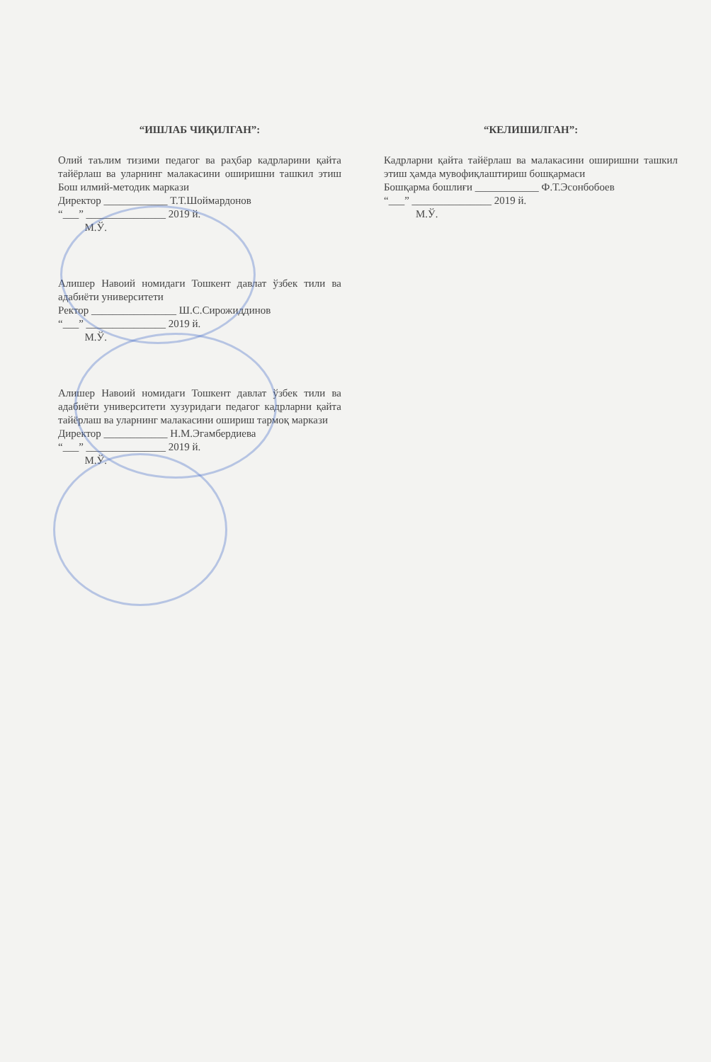“ИШЛАБ ЧИҚИЛГАН”:
Олий таълим тизими педагог ва раҳбар кадрларини қайта тайёрлаш ва уларнинг малакасини оширишни ташкил этиш Бош илмий-методик маркази
Директор ____________ Т.Т.Шоймардонов
“___” _______________ 2019 й.
М.Ў.
Алишер Навоий номидаги Тошкент давлат ўзбек тили ва адабиёти университети
Ректор ________________ Ш.С.Сирожиддинов
“___” _______________ 2019 й.
М.Ў.
Алишер Навоий номидаги Тошкент давлат ўзбек тили ва адабиёти университети хузуридаги педагог кадрларни қайта тайёрлаш ва уларнинг малакасини ошириш тармоқ маркази
Директор ____________ Н.М.Эгамбердиева
“___” _______________ 2019 й.
М.Ў.
“КЕЛИШИЛГАН”:
Кадрларни қайта тайёрлаш ва малакасини оширишни ташкил этиш ҳамда мувофиқлаштириш бошқармаси
Бошқарма бошлиғи ____________ Ф.Т.Эсонбобоев
“___” _______________ 2019 й.
М.Ў.